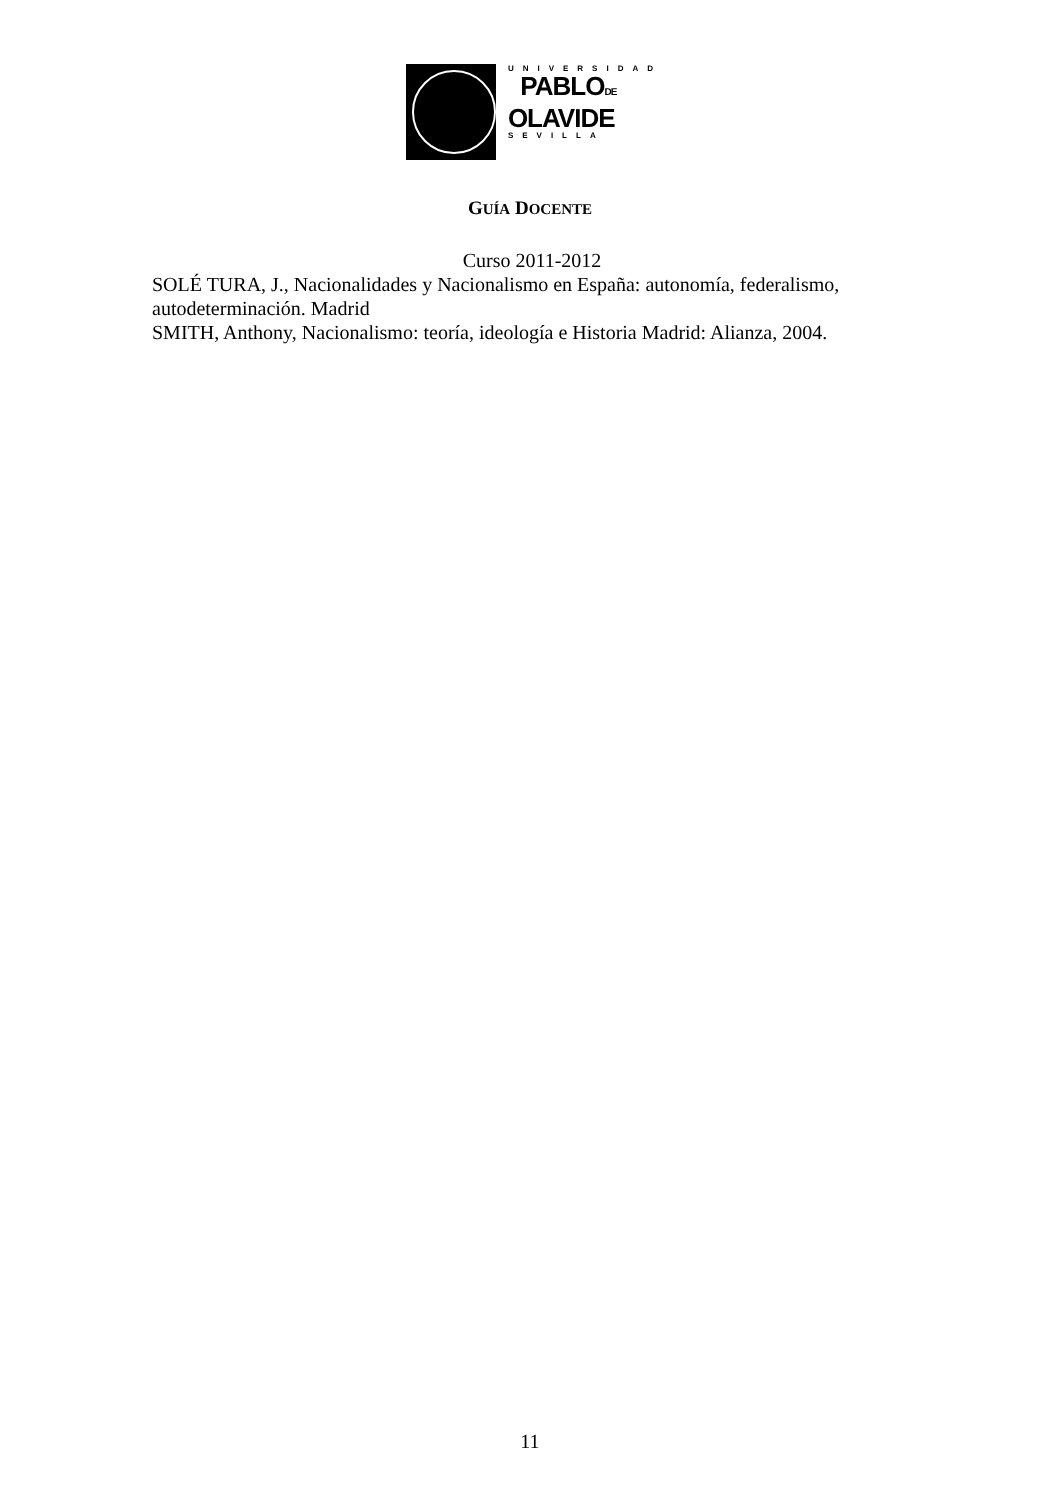UNIVERSIDAD
PABLODE
OLAVIDE
SEVILLA
GUÍA DOCENTE
Curso 2011-2012
SOLÉ TURA, J., Nacionalidades y Nacionalismo en España: autonomía, federalismo, autodeterminación. Madrid
SMITH, Anthony, Nacionalismo: teoría, ideología e Historia Madrid: Alianza, 2004.
11